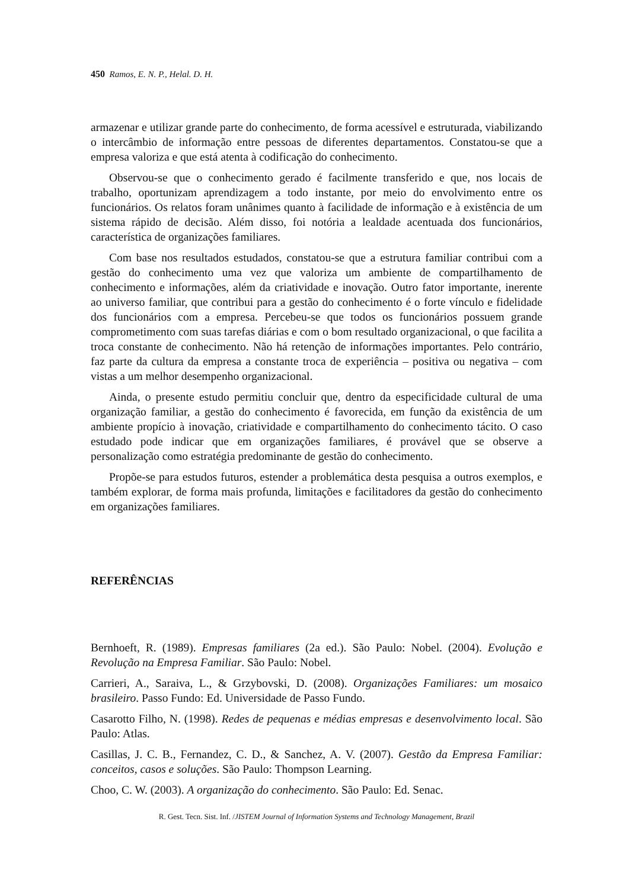450 Ramos, E. N. P., Helal. D. H.
armazenar e utilizar grande parte do conhecimento, de forma acessível e estruturada, viabilizando o intercâmbio de informação entre pessoas de diferentes departamentos. Constatou-se que a empresa valoriza e que está atenta à codificação do conhecimento.
Observou-se que o conhecimento gerado é facilmente transferido e que, nos locais de trabalho, oportunizam aprendizagem a todo instante, por meio do envolvimento entre os funcionários. Os relatos foram unânimes quanto à facilidade de informação e à existência de um sistema rápido de decisão. Além disso, foi notória a lealdade acentuada dos funcionários, característica de organizações familiares.
Com base nos resultados estudados, constatou-se que a estrutura familiar contribui com a gestão do conhecimento uma vez que valoriza um ambiente de compartilhamento de conhecimento e informações, além da criatividade e inovação. Outro fator importante, inerente ao universo familiar, que contribui para a gestão do conhecimento é o forte vínculo e fidelidade dos funcionários com a empresa. Percebeu-se que todos os funcionários possuem grande comprometimento com suas tarefas diárias e com o bom resultado organizacional, o que facilita a troca constante de conhecimento. Não há retenção de informações importantes. Pelo contrário, faz parte da cultura da empresa a constante troca de experiência – positiva ou negativa – com vistas a um melhor desempenho organizacional.
Ainda, o presente estudo permitiu concluir que, dentro da especificidade cultural de uma organização familiar, a gestão do conhecimento é favorecida, em função da existência de um ambiente propício à inovação, criatividade e compartilhamento do conhecimento tácito. O caso estudado pode indicar que em organizações familiares, é provável que se observe a personalização como estratégia predominante de gestão do conhecimento.
Propõe-se para estudos futuros, estender a problemática desta pesquisa a outros exemplos, e também explorar, de forma mais profunda, limitações e facilitadores da gestão do conhecimento em organizações familiares.
REFERÊNCIAS
Bernhoeft, R. (1989). Empresas familiares (2a ed.). São Paulo: Nobel. (2004). Evolução e Revolução na Empresa Familiar. São Paulo: Nobel.
Carrieri, A., Saraiva, L., & Grzybovski, D. (2008). Organizações Familiares: um mosaico brasileiro. Passo Fundo: Ed. Universidade de Passo Fundo.
Casarotto Filho, N. (1998). Redes de pequenas e médias empresas e desenvolvimento local. São Paulo: Atlas.
Casillas, J. C. B., Fernandez, C. D., & Sanchez, A. V. (2007). Gestão da Empresa Familiar: conceitos, casos e soluções. São Paulo: Thompson Learning.
Choo, C. W. (2003). A organização do conhecimento. São Paulo: Ed. Senac.
R. Gest. Tecn. Sist. Inf. /JISTEM Journal of Information Systems and Technology Management, Brazil